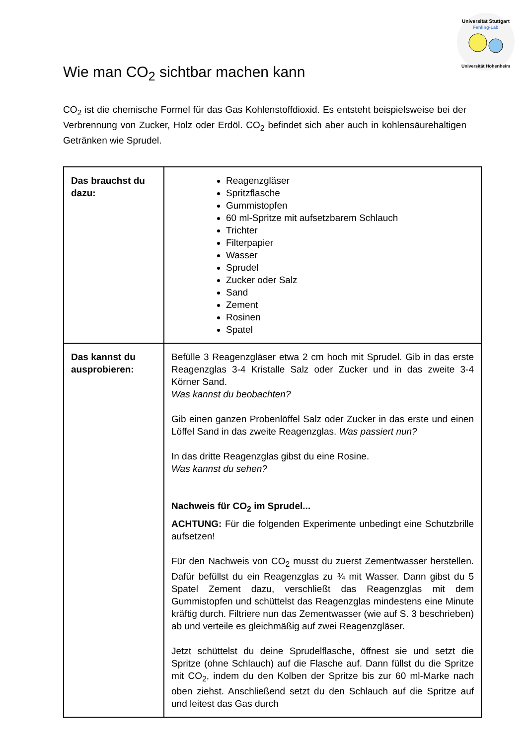Universität Stuttgart
Fehling-Lab
Universität Hohenheim
Wie man CO<sub>2</sub> sichtbar machen kann
CO<sub>2</sub> ist die chemische Formel für das Gas Kohlenstoffdioxid. Es entsteht beispielsweise bei der Verbrennung von Zucker, Holz oder Erdöl. CO<sub>2</sub> befindet sich aber auch in kohlensäurehaltigen Getränken wie Sprudel.
| Das brauchst du dazu: | Reagenzgläser Spritzflasche Gummistopfen 60 ml-Spritze mit aufsetzbarem Schlauch Trichter Filterpapier Wasser Sprudel Zucker oder Salz Sand Zement Rosinen Spatel |
| Das kannst du ausprobieren: | Befülle 3 Reagenzgläser etwa 2 cm hoch mit Sprudel. Gib in das erste Reagenzglas 3-4 Kristalle Salz oder Zucker und in das zweite 3-4 Körner Sand. Was kannst du beobachten? Gib einen ganzen Probenlöffel Salz oder Zucker in das erste und einen Löffel Sand in das zweite Reagenzglas. Was passiert nun? In das dritte Reagenzglas gibst du eine Rosine. Was kannst du sehen? Nachweis für CO<sub>2</sub> im Sprudel... ACHTUNG: Für die folgenden Experimente unbedingt eine Schutzbrille aufsetzen! Für den Nachweis von CO<sub>2</sub> musst du zuerst Zementwasser herstellen. Dafür befüllst du ein Reagenzglas zu ¾ mit Wasser. Dann gibst du 5 Spatel Zement dazu, verschließt das Reagenzglas mit dem Gummistopfen und schüttelst das Reagenzglas mindestens eine Minute kräftig durch. Filtriere nun das Zementwasser (wie auf S. 3 beschrieben) ab und verteile es gleichmäßig auf zwei Reagenzgläser. Jetzt schüttelst du deine Sprudelflasche, öffnest sie und setzt die Spritze (ohne Schlauch) auf die Flasche auf. Dann füllst du die Spritze mit CO<sub>2</sub>, indem du den Kolben der Spritze bis zur 60 ml-Marke nach oben ziehst. Anschließend setzt du den Schlauch auf die Spritze auf und leitest das Gas durch |